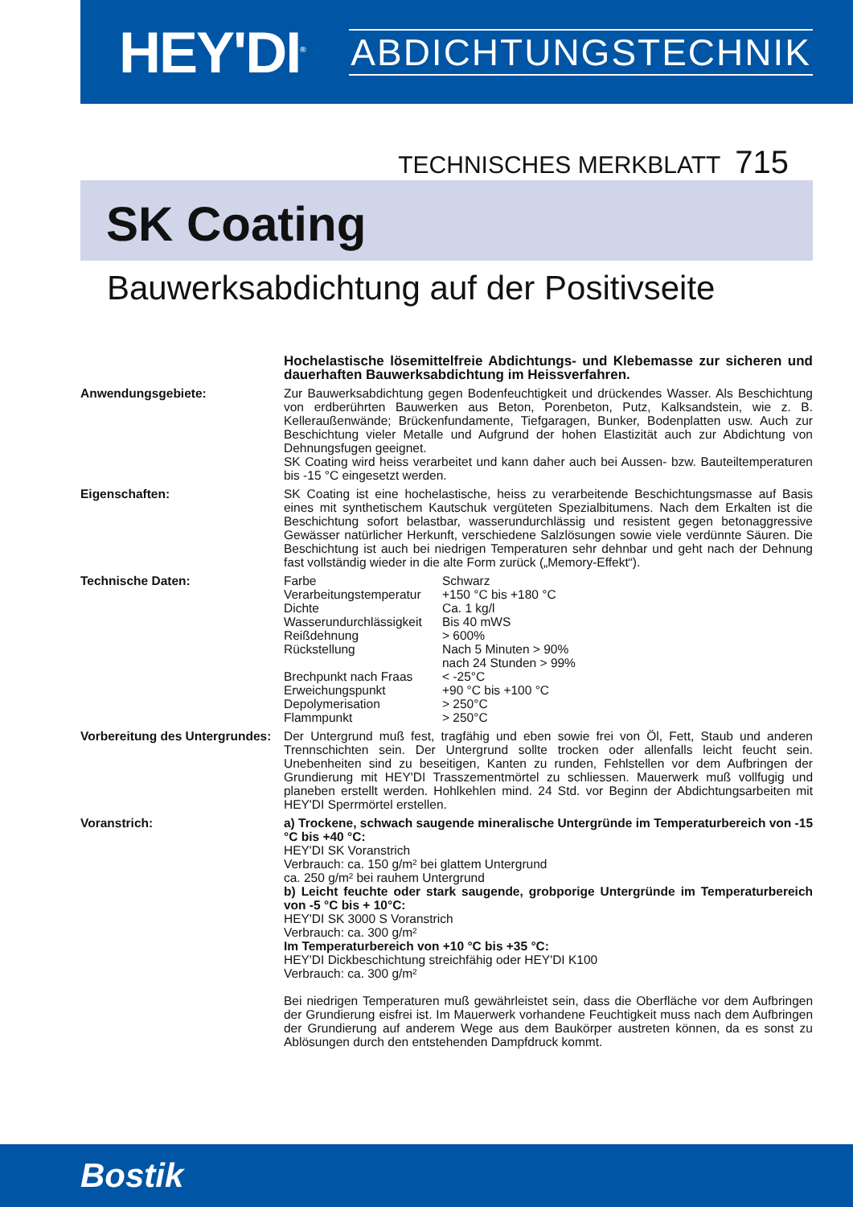HEY'DI<sup>®</sup>
ABDICHTUNGSTECHNIK
TECHNISCHES MERKBLATT 715
SK Coating
Bauwerksabdichtung auf der Positivseite
| | Hochelastische lösemittelfreie Abdichtungs- und Klebemasse zur sicheren und dauerhaften Bauwerksabdichtung im Heissverfahren. |
| Anwendungsgebiete: | Zur Bauwerksabdichtung gegen Bodenfeuchtigkeit und drückendes Wasser. Als Beschichtung von erdberührten Bauwerken aus Beton, Porenbeton, Putz, Kalksandstein, wie z. B. Kelleraußenwände; Brückenfundamente, Tiefgaragen, Bunker, Bodenplatten usw. Auch zur Beschichtung vieler Metalle und Aufgrund der hohen Elastizität auch zur Abdichtung von Dehnungsfugen geeignet. SK Coating wird heiss verarbeitet und kann daher auch bei Aussen- bzw. Bauteiltemperaturen bis -15 °C eingesetzt werden. |
| Eigenschaften: | SK Coating ist eine hochelastische, heiss zu verarbeitende Beschichtungsmasse auf Basis eines mit synthetischem Kautschuk vergüteten Spezialbitumens. Nach dem Erkalten ist die Beschichtung sofort belastbar, wasserundurchlässig und resistent gegen betonaggressive Gewässer natürlicher Herkunft, verschiedene Salzlösungen sowie viele verdünnte Säuren. Die Beschichtung ist auch bei niedrigen Temperaturen sehr dehnbar und geht nach der Dehnung fast vollständig wieder in die alte Form zurück („Memory-Effekt“). |
| Technische Daten: | / Farbe / Schwarz / / Verarbeitungstemperatur / +150 °C bis +180 °C / / Dichte / Ca. 1 kg/l / / Wasserundurchlässigkeit / Bis 40 mWS / / Reißdehnung / > 600% / / Rückstellung / Nach 5 Minuten > 90% nach 24 Stunden > 99% / / Brechpunkt nach Fraas / < -25°C / / Erweichungspunkt / +90 °C bis +100 °C / / Depolymerisation / > 250°C / / Flammpunkt / > 250°C / |
| Vorbereitung des Untergrundes: | Der Untergrund muß fest, tragfähig und eben sowie frei von Öl, Fett, Staub und anderen Trennschichten sein. Der Untergrund sollte trocken oder allenfalls leicht feucht sein. Unebenheiten sind zu beseitigen, Kanten zu runden, Fehlstellen vor dem Aufbringen der Grundierung mit HEY'DI Trasszementmörtel zu schliessen. Mauerwerk muß vollfugig und planeben erstellt werden. Hohlkehlen mind. 24 Std. vor Beginn der Abdichtungsarbeiten mit HEY'DI Sperrmörtel erstellen. |
| Voranstrich: | a) Trockene, schwach saugende mineralische Untergründe im Temperaturbereich von -15 °C bis +40 °C: HEY'DI SK Voranstrich Verbrauch: ca. 150 g/m² bei glattem Untergrund ca. 250 g/m² bei rauhem Untergrund b) Leicht feuchte oder stark saugende, grobporige Untergründe im Temperaturbereich von -5 °C bis + 10°C: HEY'DI SK 3000 S Voranstrich Verbrauch: ca. 300 g/m² Im Temperaturbereich von +10 °C bis +35 °C: HEY'DI Dickbeschichtung streichfähig oder HEY'DI K100 Verbrauch: ca. 300 g/m² Bei niedrigen Temperaturen muß gewährleistet sein, dass die Oberfläche vor dem Aufbringen der Grundierung eisfrei ist. Im Mauerwerk vorhandene Feuchtigkeit muss nach dem Aufbringen der Grundierung auf anderem Wege aus dem Baukörper austreten können, da es sonst zu Ablösungen durch den entstehenden Dampfdruck kommt. |
Bostik